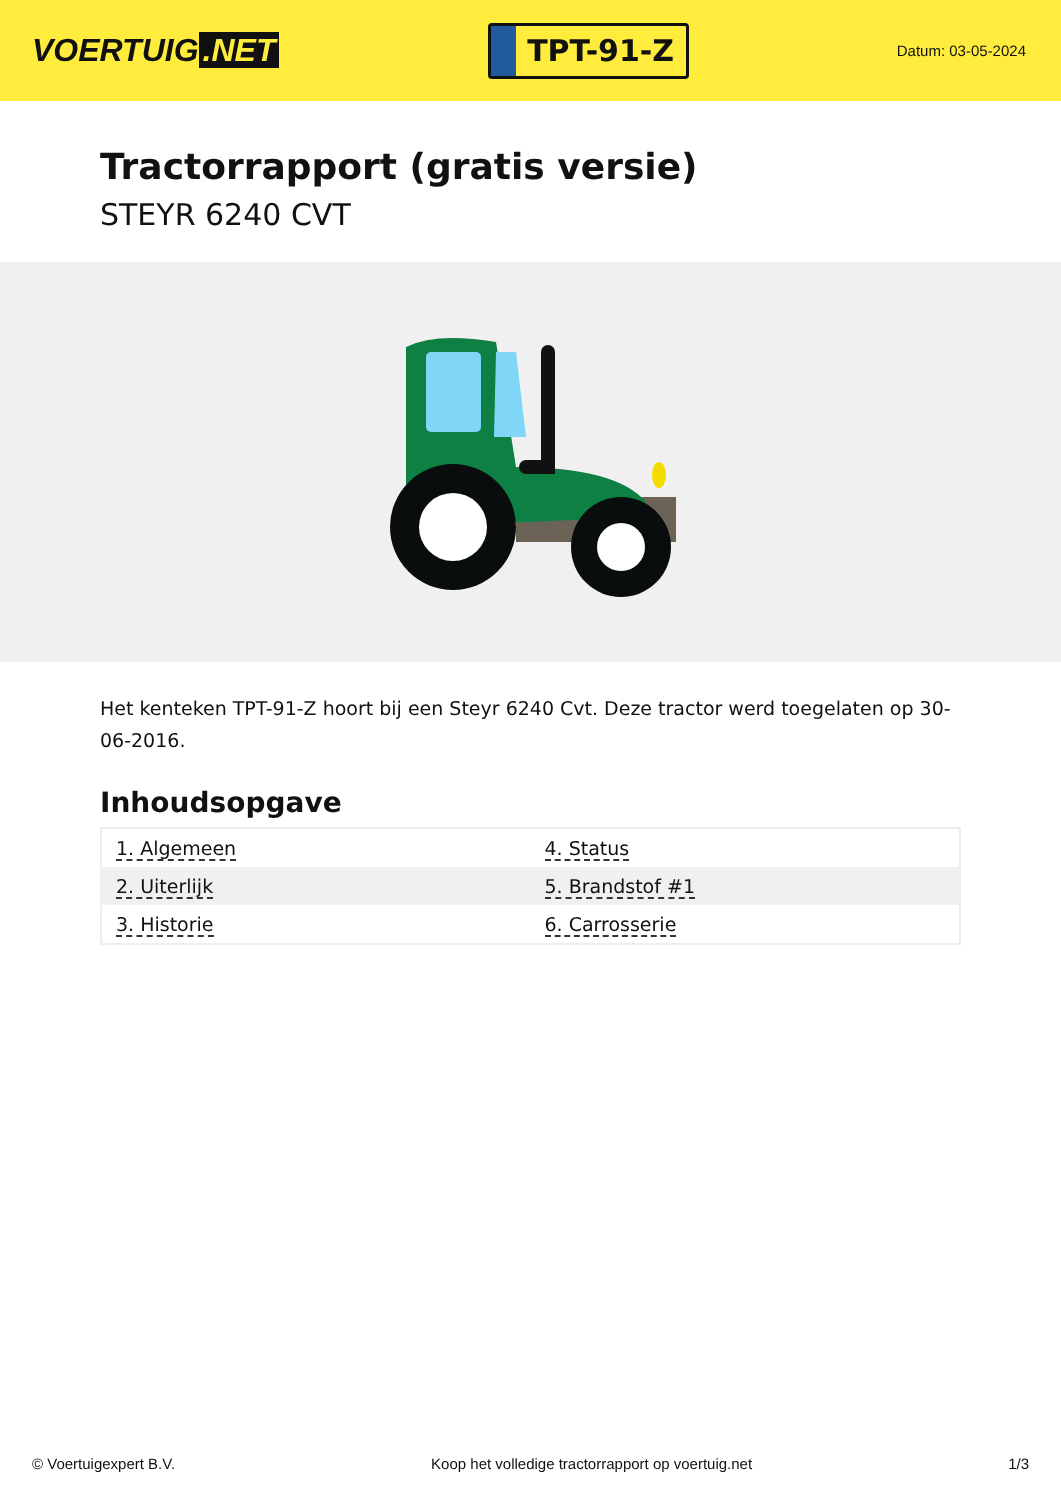VOERTUIG.NET
TPT-91-Z
Datum: 03-05-2024
Tractorrapport (gratis versie)
STEYR 6240 CVT
Het kenteken TPT-91-Z hoort bij een Steyr 6240 Cvt. Deze tractor werd toegelaten op 30-06-2016.
Inhoudsopgave
| 1. Algemeen | 4. Status |
| 2. Uiterlijk | 5. Brandstof #1 |
| 3. Historie | 6. Carrosserie |
© Voertuigexpert B.V. Koop het volledige tractorrapport op voertuig.net 1/3